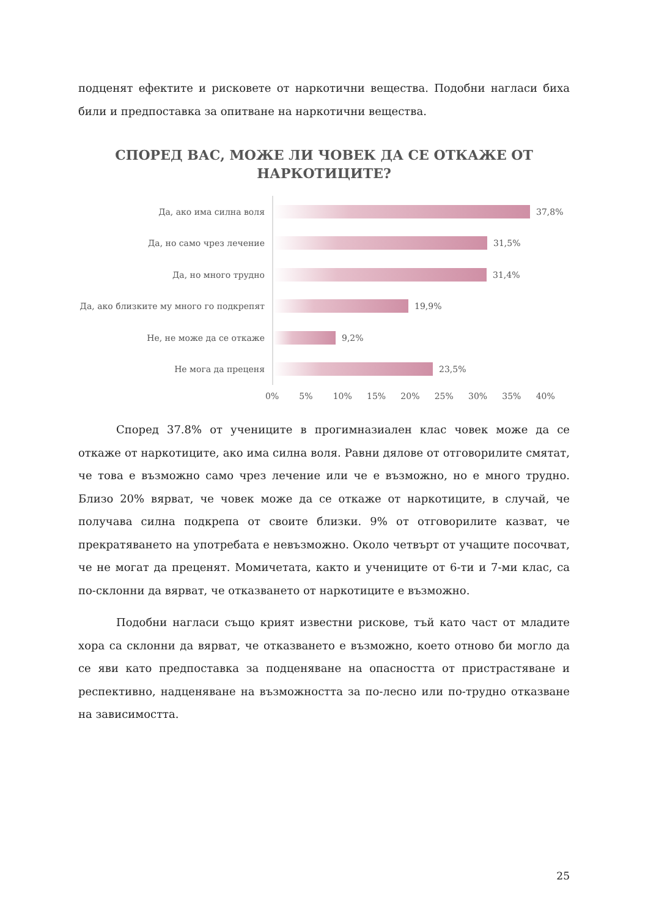подценят ефектите и рисковете от наркотични вещества. Подобни нагласи биха били и предпоставка за опитване на наркотични вещества.
СПОРЕД ВАС, МОЖЕ ЛИ ЧОВЕК ДА СЕ ОТКАЖЕ ОТ
НАРКОТИЦИТЕ?
Да, ако има силна воля
37,8%
Да, но само чрез лечение
31,5%
Да, но много трудно
31,4%
Да, ако близките му много го подкрепят
19,9%
Не, не може да се откаже
9,2%
Не мога да преценя
23,5%
0% 5% 10% 15% 20% 25% 30% 35% 40%
Според 37.8% от учениците в прогимназиален клас човек може да се откаже от наркотиците, ако има силна воля. Равни дялове от отговорилите смятат, че това е възможно само чрез лечение или че е възможно, но е много трудно. Близо 20% вярват, че човек може да се откаже от наркотиците, в случай, че получава силна подкрепа от своите близки. 9% от отговорилите казват, че прекратяването на употребата е невъзможно. Около четвърт от учащите посочват, че не могат да преценят. Момичетата, както и учениците от 6-ти и 7-ми клас, са по-склонни да вярват, че отказването от наркотиците е възможно.
Подобни нагласи също крият известни рискове, тъй като част от младите хора са склонни да вярват, че отказването е възможно, което отново би могло да се яви като предпоставка за подценяване на опасността от пристрастяване и респективно, надценяване на възможността за по-лесно или по-трудно отказване на зависимостта.
25